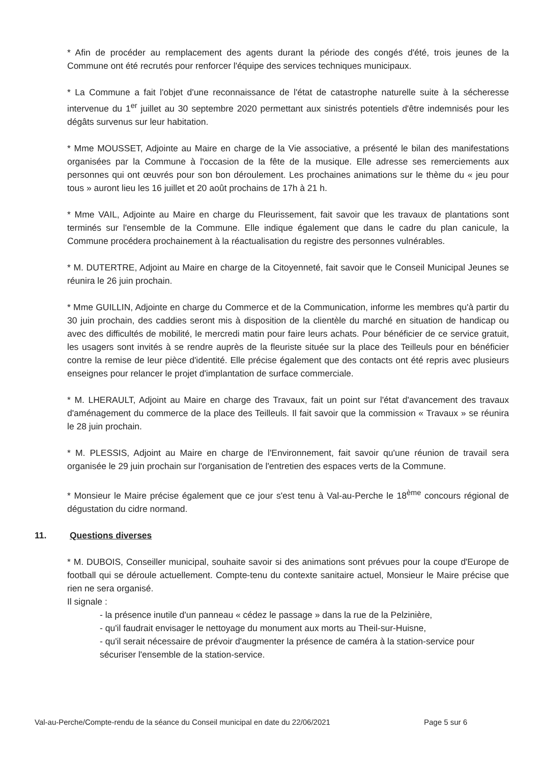* Afin de procéder au remplacement des agents durant la période des congés d'été, trois jeunes de la Commune ont été recrutés pour renforcer l'équipe des services techniques municipaux.
* La Commune a fait l'objet d'une reconnaissance de l'état de catastrophe naturelle suite à la sécheresse intervenue du 1<sup>er</sup> juillet au 30 septembre 2020 permettant aux sinistrés potentiels d'être indemnisés pour les dégâts survenus sur leur habitation.
* Mme MOUSSET, Adjointe au Maire en charge de la Vie associative, a présenté le bilan des manifestations organisées par la Commune à l'occasion de la fête de la musique. Elle adresse ses remerciements aux personnes qui ont œuvrés pour son bon déroulement. Les prochaines animations sur le thème du « jeu pour tous » auront lieu les 16 juillet et 20 août prochains de 17h à 21 h.
* Mme VAIL, Adjointe au Maire en charge du Fleurissement, fait savoir que les travaux de plantations sont terminés sur l'ensemble de la Commune. Elle indique également que dans le cadre du plan canicule, la Commune procédera prochainement à la réactualisation du registre des personnes vulnérables.
* M. DUTERTRE, Adjoint au Maire en charge de la Citoyenneté, fait savoir que le Conseil Municipal Jeunes se réunira le 26 juin prochain.
* Mme GUILLIN, Adjointe en charge du Commerce et de la Communication, informe les membres qu'à partir du 30 juin prochain, des caddies seront mis à disposition de la clientèle du marché en situation de handicap ou avec des difficultés de mobilité, le mercredi matin pour faire leurs achats. Pour bénéficier de ce service gratuit, les usagers sont invités à se rendre auprès de la fleuriste située sur la place des Teilleuls pour en bénéficier contre la remise de leur pièce d'identité. Elle précise également que des contacts ont été repris avec plusieurs enseignes pour relancer le projet d'implantation de surface commerciale.
* M. LHERAULT, Adjoint au Maire en charge des Travaux, fait un point sur l'état d'avancement des travaux d'aménagement du commerce de la place des Teilleuls. Il fait savoir que la commission « Travaux » se réunira le 28 juin prochain.
* M. PLESSIS, Adjoint au Maire en charge de l'Environnement, fait savoir qu'une réunion de travail sera organisée le 29 juin prochain sur l'organisation de l'entretien des espaces verts de la Commune.
* Monsieur le Maire précise également que ce jour s'est tenu à Val-au-Perche le 18<sup>ème</sup> concours régional de dégustation du cidre normand.
11. Questions diverses
* M. DUBOIS, Conseiller municipal, souhaite savoir si des animations sont prévues pour la coupe d'Europe de football qui se déroule actuellement. Compte-tenu du contexte sanitaire actuel, Monsieur le Maire précise que rien ne sera organisé.
Il signale :
- la présence inutile d'un panneau « cédez le passage » dans la rue de la Pelzinière,
- qu'il faudrait envisager le nettoyage du monument aux morts au Theil-sur-Huisne,
- qu'il serait nécessaire de prévoir d'augmenter la présence de caméra à la station-service pour sécuriser l'ensemble de la station-service.
Val-au-Perche/Compte-rendu de la séance du Conseil municipal en date du 22/06/2021 Page 5 sur 6